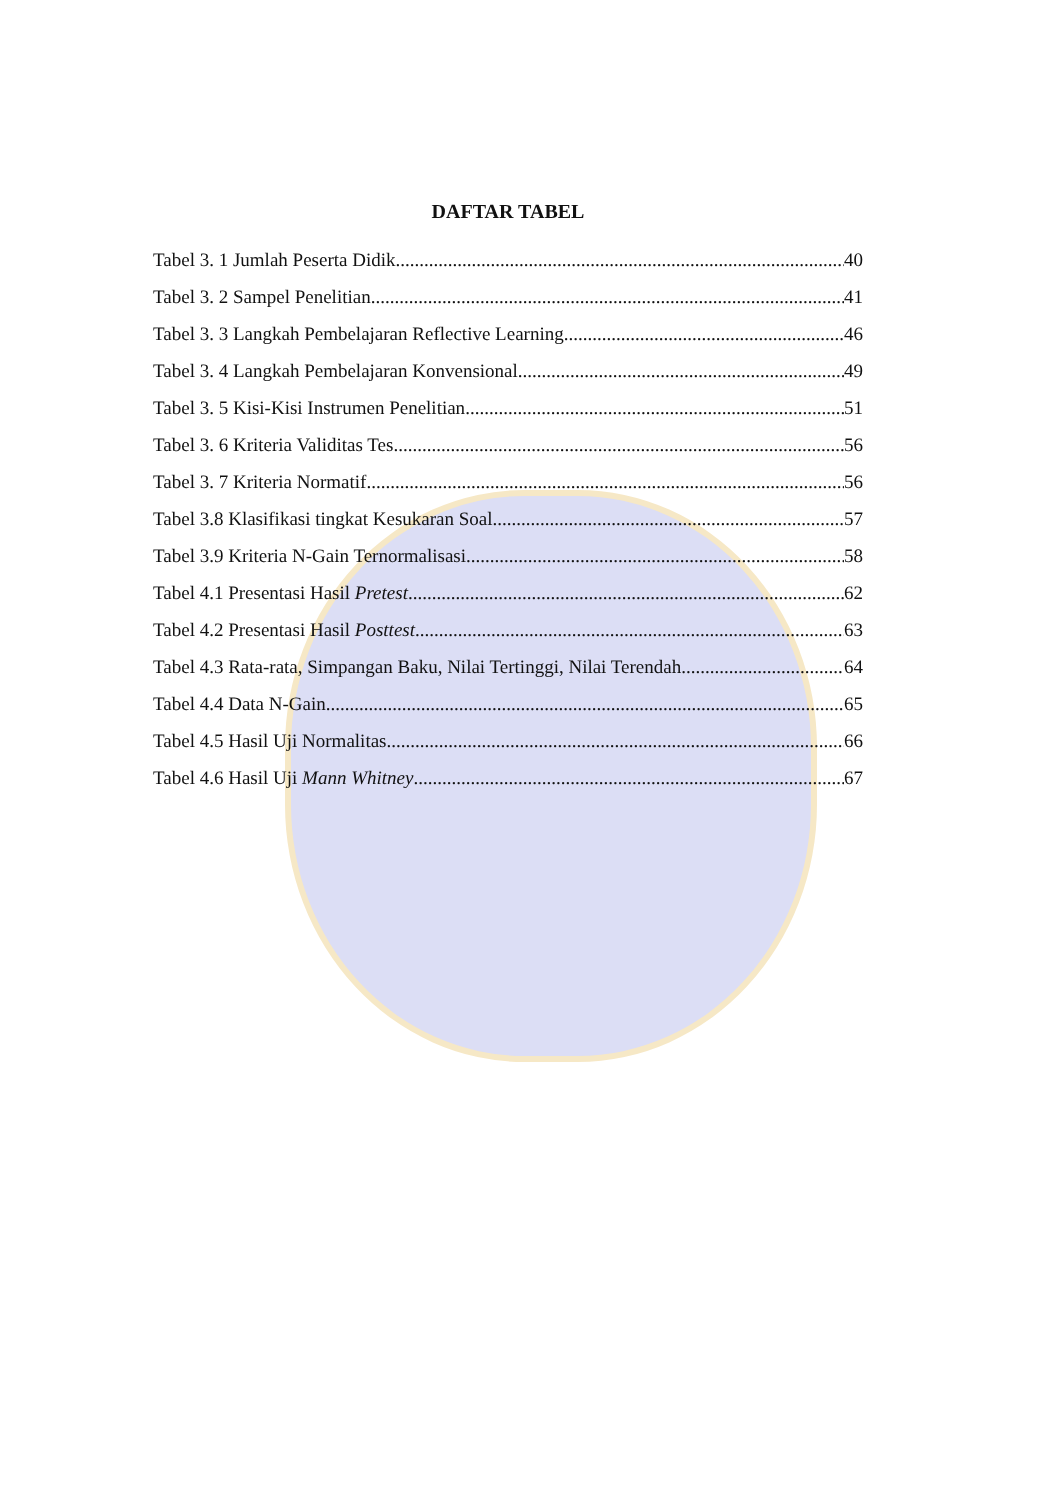DAFTAR TABEL
Tabel 3. 1 Jumlah Peserta Didik 40
Tabel 3. 2 Sampel Penelitian 41
Tabel 3. 3 Langkah Pembelajaran Reflective Learning 46
Tabel 3. 4 Langkah Pembelajaran Konvensional 49
Tabel 3. 5 Kisi-Kisi Instrumen Penelitian 51
Tabel 3. 6 Kriteria Validitas Tes 56
Tabel 3. 7 Kriteria Normatif 56
Tabel 3.8 Klasifikasi tingkat Kesukaran Soal 57
Tabel 3.9 Kriteria N-Gain Ternormalisasi 58
Tabel 4.1 Presentasi Hasil Pretest 62
Tabel 4.2 Presentasi Hasil Posttest 63
Tabel 4.3 Rata-rata, Simpangan Baku, Nilai Tertinggi, Nilai Terendah 64
Tabel 4.4 Data N-Gain 65
Tabel 4.5 Hasil Uji Normalitas 66
Tabel 4.6 Hasil Uji Mann Whitney 67